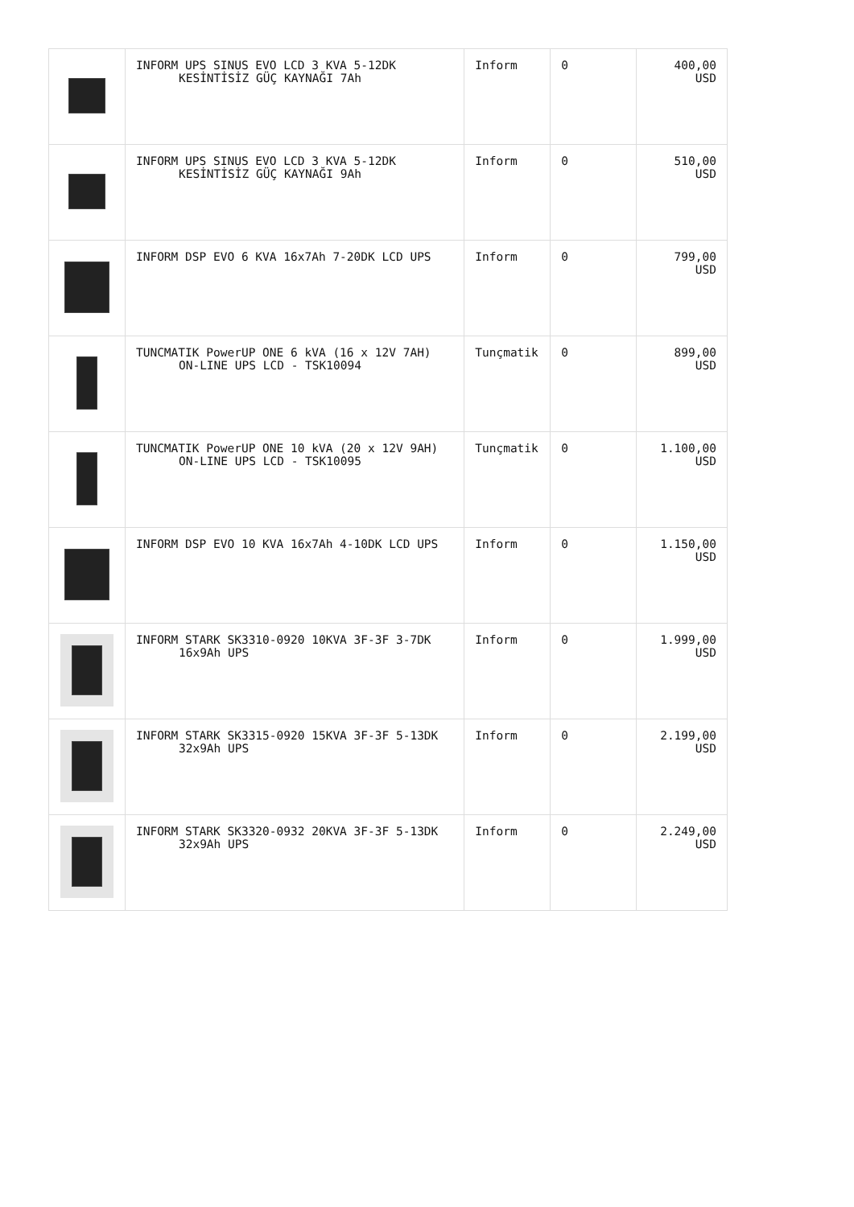| | INFORM UPS SINUS EVO LCD 3 KVA 5-12DK KESİNTİSİZ GÜÇ KAYNAĞI 7Ah | Inform | 0 | 400,00 USD |
| | INFORM UPS SINUS EVO LCD 3 KVA 5-12DK KESİNTİSİZ GÜÇ KAYNAĞI 9Ah | Inform | 0 | 510,00 USD |
| | INFORM DSP EVO 6 KVA 16x7Ah 7-20DK LCD UPS | Inform | 0 | 799,00 USD |
| | TUNCMATIK PowerUP ONE 6 kVA (16 x 12V 7AH) ON-LINE UPS LCD - TSK10094 | Tunçmatik | 0 | 899,00 USD |
| | TUNCMATIK PowerUP ONE 10 kVA (20 x 12V 9AH) ON-LINE UPS LCD - TSK10095 | Tunçmatik | 0 | 1.100,00 USD |
| | INFORM DSP EVO 10 KVA 16x7Ah 4-10DK LCD UPS | Inform | 0 | 1.150,00 USD |
| | INFORM STARK SK3310-0920 10KVA 3F-3F 3-7DK 16x9Ah UPS | Inform | 0 | 1.999,00 USD |
| | INFORM STARK SK3315-0920 15KVA 3F-3F 5-13DK 32x9Ah UPS | Inform | 0 | 2.199,00 USD |
| | INFORM STARK SK3320-0932 20KVA 3F-3F 5-13DK 32x9Ah UPS | Inform | 0 | 2.249,00 USD |